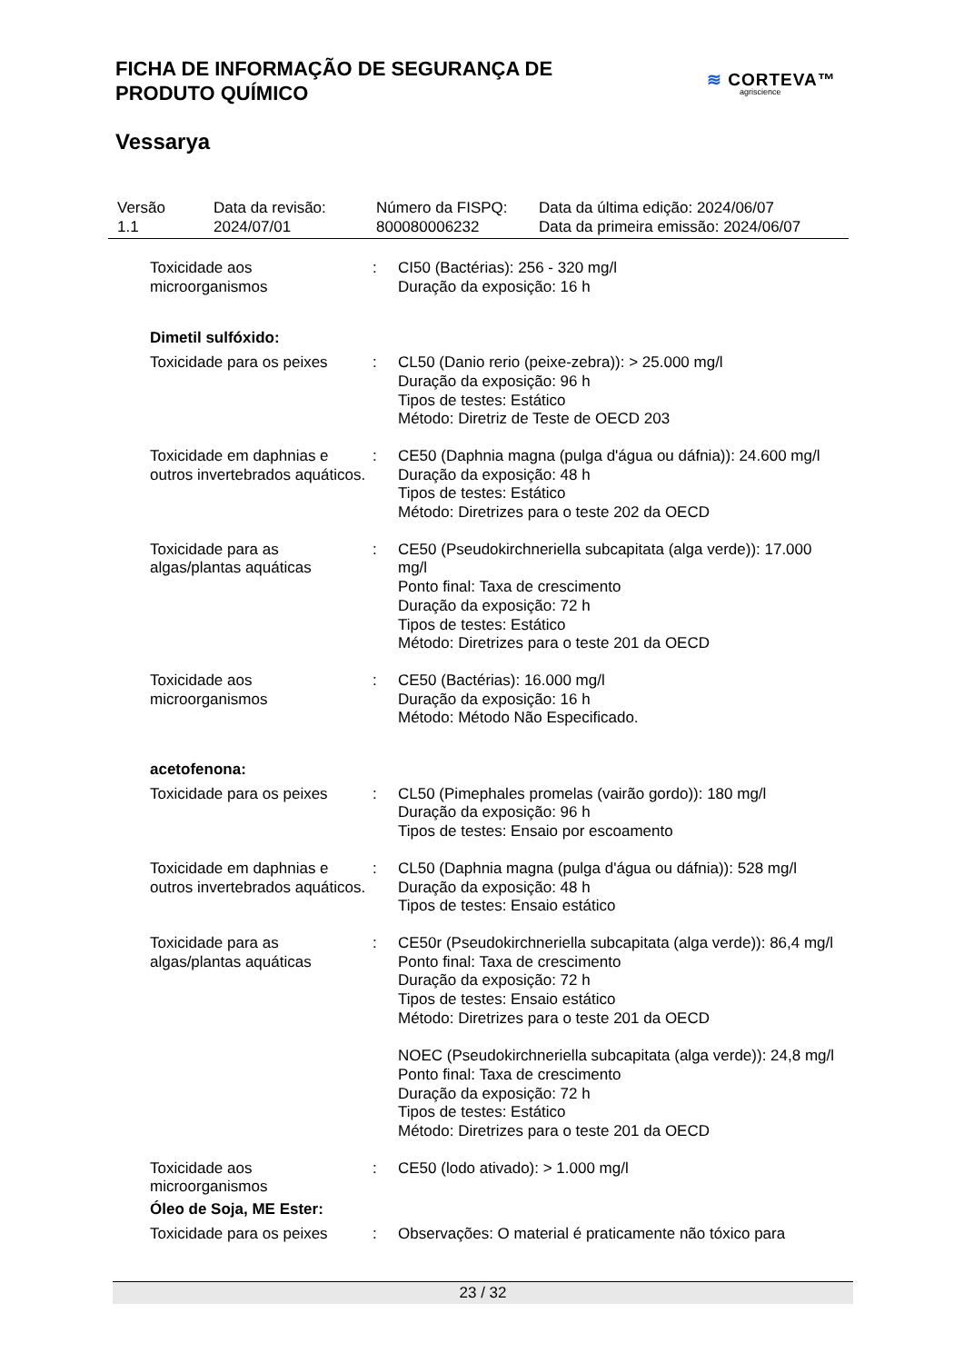FICHA DE INFORMAÇÃO DE SEGURANÇA DE PRODUTO QUÍMICO
≋ CORTEVA™
agriscience
Vessarya
| Versão 1.1 | Data da revisão: 2024/07/01 | Número da FISPQ: 800080006232 | Data da última edição: 2024/06/07 Data da primeira emissão: 2024/06/07 |
| Toxicidade aos microorganismos | : | CI50 (Bactérias): 256 - 320 mg/l Duração da exposição: 16 h |
| Dimetil sulfóxido: | | |
| Toxicidade para os peixes | : | CL50 (Danio rerio (peixe-zebra)): > 25.000 mg/l Duração da exposição: 96 h Tipos de testes: Estático Método: Diretriz de Teste de OECD 203 |
| Toxicidade em daphnias e outros invertebrados aquáticos. | : | CE50 (Daphnia magna (pulga d'água ou dáfnia)): 24.600 mg/l Duração da exposição: 48 h Tipos de testes: Estático Método: Diretrizes para o teste 202 da OECD |
| Toxicidade para as algas/plantas aquáticas | : | CE50 (Pseudokirchneriella subcapitata (alga verde)): 17.000 mg/l Ponto final: Taxa de crescimento Duração da exposição: 72 h Tipos de testes: Estático Método: Diretrizes para o teste 201 da OECD |
| Toxicidade aos microorganismos | : | CE50 (Bactérias): 16.000 mg/l Duração da exposição: 16 h Método: Método Não Especificado. |
| acetofenona: | | |
| Toxicidade para os peixes | : | CL50 (Pimephales promelas (vairão gordo)): 180 mg/l Duração da exposição: 96 h Tipos de testes: Ensaio por escoamento |
| Toxicidade em daphnias e outros invertebrados aquáticos. | : | CL50 (Daphnia magna (pulga d'água ou dáfnia)): 528 mg/l Duração da exposição: 48 h Tipos de testes: Ensaio estático |
| Toxicidade para as algas/plantas aquáticas | : | CE50r (Pseudokirchneriella subcapitata (alga verde)): 86,4 mg/l Ponto final: Taxa de crescimento Duração da exposição: 72 h Tipos de testes: Ensaio estático Método: Diretrizes para o teste 201 da OECD NOEC (Pseudokirchneriella subcapitata (alga verde)): 24,8 mg/l Ponto final: Taxa de crescimento Duração da exposição: 72 h Tipos de testes: Estático Método: Diretrizes para o teste 201 da OECD |
| Toxicidade aos microorganismos | : | CE50 (lodo ativado): > 1.000 mg/l |
| Óleo de Soja, ME Ester: | | |
| Toxicidade para os peixes | : | Observações: O material é praticamente não tóxico para |
23 / 32